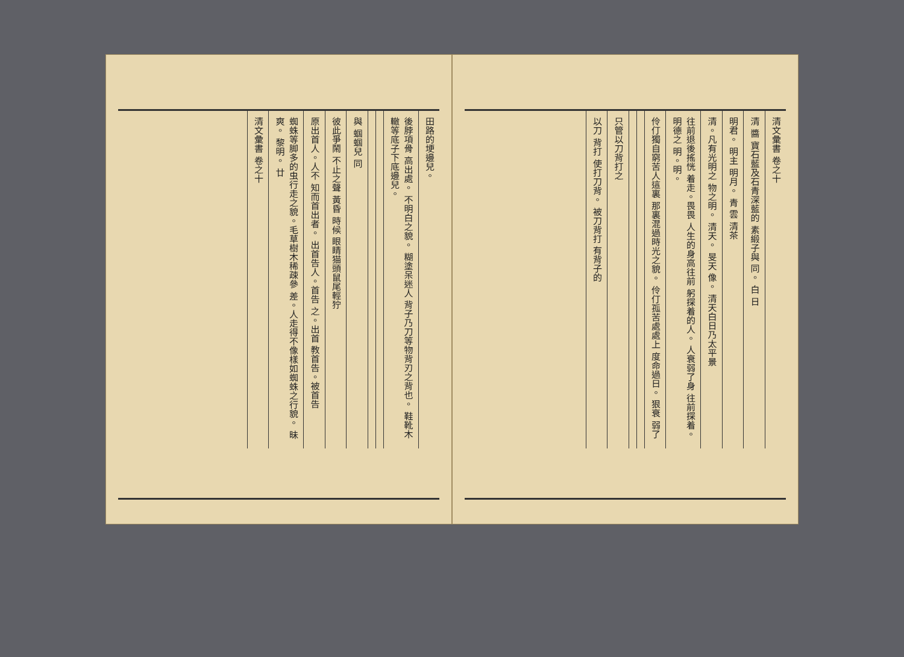田路的埂邊兒。
後脖項骨 高出處。 不明白之貌。 糊塗呆迷人 背子乃刀等物背刃之背也。 鞋靴木轍等底子下底邊兒。
與 蝈蝈兒 同
彼此爭鬧 不止之聲 黃昏 時候 眼睛猫頭鼠尾輕狞
原出首人。人不 知而首出者。 出首告人。首告 之。出首 教首告。被首告
蜘蛛等脚多的虫行走之貌。毛草樹木稀疎參 差。人走得不像樣如蜘蛛之行貌。 昧爽。 黎明。 廿
清文彙書 卷之十
清文彙書 卷之十
清 醬 寶石藍及石青深藍的 素緞子與 同。 白 日
明君。 明主 明月。 青 雲 清茶
清。凡有光明之 物之明。 清天。 旻天 像。 清天白日乃太平景
往前退後搖恍 着走。畏畏 人生的身高往前 躬探着的人。 人衰弱了身 往前探着。 明德之 明。明。
伶仃獨自窮苦人這裏 那裏混過時光之貌。 伶仃孤苦處處上 度命過日。 狠衰 弱了
只管以刀背打之
以刀 背打 使打刀背。 被刀背打 有背子的